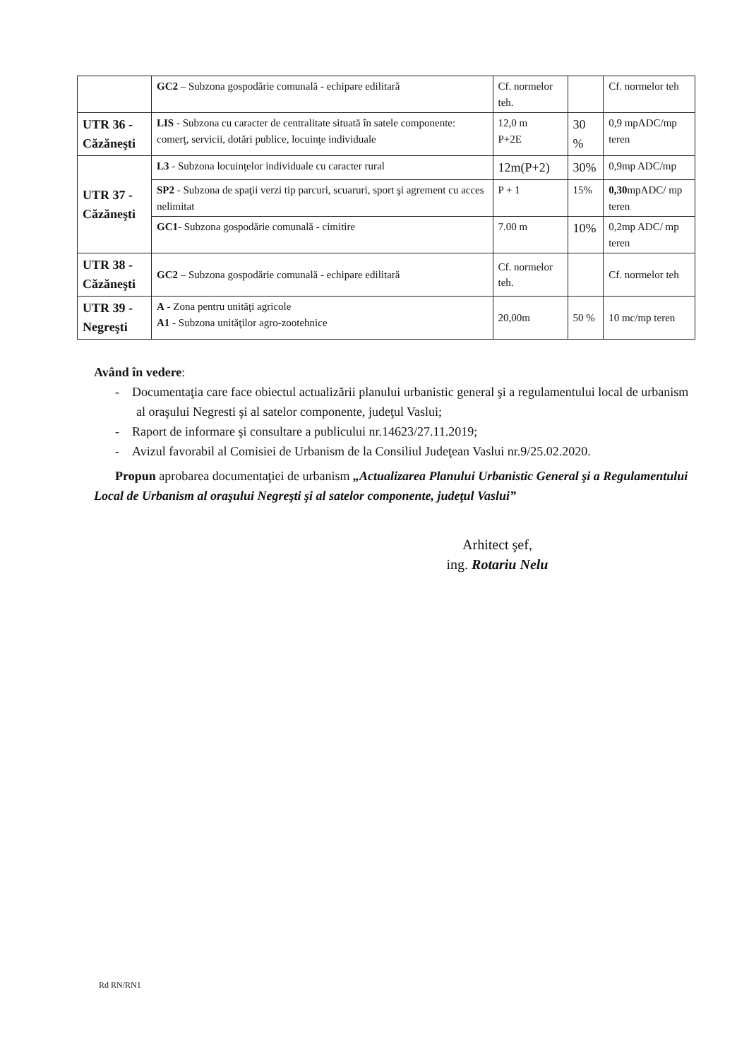| | GC2 – Subzona gospodărie comunală - echipare edilitară | Cf. normelor teh. | | Cf. normelor teh |
| UTR 36 - Căzăneşti | LIS - Subzona cu caracter de centralitate situată în satele componente: comerţ, servicii, dotări publice, locuinţe individuale | 12,0 m P+2E | 30 % | 0,9 mpADC/mp teren |
| UTR 37 - Căzăneşti | L3 - Subzona locuinţelor individuale cu caracter rural | 12m(P+2) | 30% | 0,9mp ADC/mp |
| | SP2 - Subzona de spaţii verzi tip parcuri, scuaruri, sport şi agrement cu acces nelimitat | P + 1 | 15% | 0,30 mpADC/ mp teren |
| | GC1 - Subzona gospodărie comunală - cimitire | 7.00 m | 10% | 0,2mp ADC/ mp teren |
| UTR 38 - Căzăneşti | GC2 – Subzona gospodărie comunală - echipare edilitară | Cf. normelor teh. | | Cf. normelor teh |
| UTR 39 - Negreşti | A - Zona pentru unităţi agricole A1 - Subzona unităţilor agro-zootehnice | 20,00m | 50 % | 10 mc/mp teren |
Având în vedere:
- Documentaţia care face obiectul actualizării planului urbanistic general şi a regulamentului local de urbanism al oraşului Negresti şi al satelor componente, judeţul Vaslui;
- Raport de informare şi consultare a publicului nr.14623/27.11.2019;
- Avizul favorabil al Comisiei de Urbanism de la Consiliul Judeţean Vaslui nr.9/25.02.2020.
Propun aprobarea documentaţiei de urbanism „Actualizarea Planului Urbanistic General şi a Regulamentului Local de Urbanism al oraşului Negreşti şi al satelor componente, judeţul Vaslui”
Arhitect şef,
ing. Rotariu Nelu
Rd RN/RN1